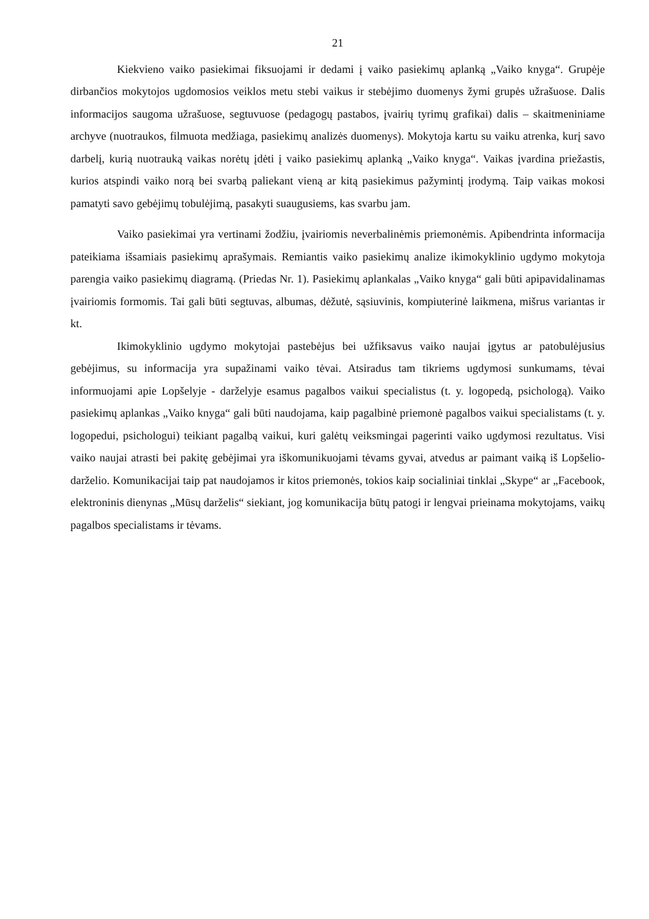21
Kiekvieno vaiko pasiekimai fiksuojami ir dedami į vaiko pasiekimų aplanką „Vaiko knyga“. Grupėje dirbančios mokytojos ugdomosios veiklos metu stebi vaikus ir stebėjimo duomenys žymi grupės užrašuose. Dalis informacijos saugoma užrašuose, segtuvuose (pedagogų pastabos, įvairių tyrimų grafikai) dalis – skaitmeniniame archyve (nuotraukos, filmuota medžiaga, pasiekimų analizės duomenys). Mokytoja kartu su vaiku atrenka, kurį savo darbelį, kurią nuotrauką vaikas norėtų įdėti į vaiko pasiekimų aplanką „Vaiko knyga“. Vaikas įvardina priežastis, kurios atspindi vaiko norą bei svarbą paliekant vieną ar kitą pasiekimus pažymintį įrodymą. Taip vaikas mokosi pamatyti savo gebėjimų tobulėjimą, pasakyti suaugusiems, kas svarbu jam.
Vaiko pasiekimai yra vertinami žodžiu, įvairiomis neverbalinėmis priemonėmis. Apibendrinta informacija pateikiama išsamiais pasiekimų aprašymais. Remiantis vaiko pasiekimų analize ikimokyklinio ugdymo mokytoja parengia vaiko pasiekimų diagramą. (Priedas Nr. 1). Pasiekimų aplankalas „Vaiko knyga“ gali būti apipavidalinamas įvairiomis formomis. Tai gali būti segtuvas, albumas, dėžutė, sąsiuvinis, kompiuterinė laikmena, mišrus variantas ir kt.
Ikimokyklinio ugdymo mokytojai pastebėjus bei užfiksavus vaiko naujai įgytus ar patobulėjusius gebėjimus, su informacija yra supažinami vaiko tėvai. Atsiradus tam tikriems ugdymosi sunkumams, tėvai informuojami apie Lopšelyje - darželyje esamus pagalbos vaikui specialistus (t. y. logopedą, psichologą). Vaiko pasiekimų aplankas „Vaiko knyga“ gali būti naudojama, kaip pagalbinė priemonė pagalbos vaikui specialistams (t. y. logopedui, psichologui) teikiant pagalbą vaikui, kuri galėtų veiksmingai pagerinti vaiko ugdymosi rezultatus. Visi vaiko naujai atrasti bei pakitę gebėjimai yra iškomunikuojami tėvams gyvai, atvedus ar paimant vaiką iš Lopšelio-darželio. Komunikacijai taip pat naudojamos ir kitos priemonės, tokios kaip socialiniai tinklai „Skype“ ar „Facebook, elektroninis dienynas „Mūsų darželis“ siekiant, jog komunikacija būtų patogi ir lengvai prieinama mokytojams, vaikų pagalbos specialistams ir tėvams.